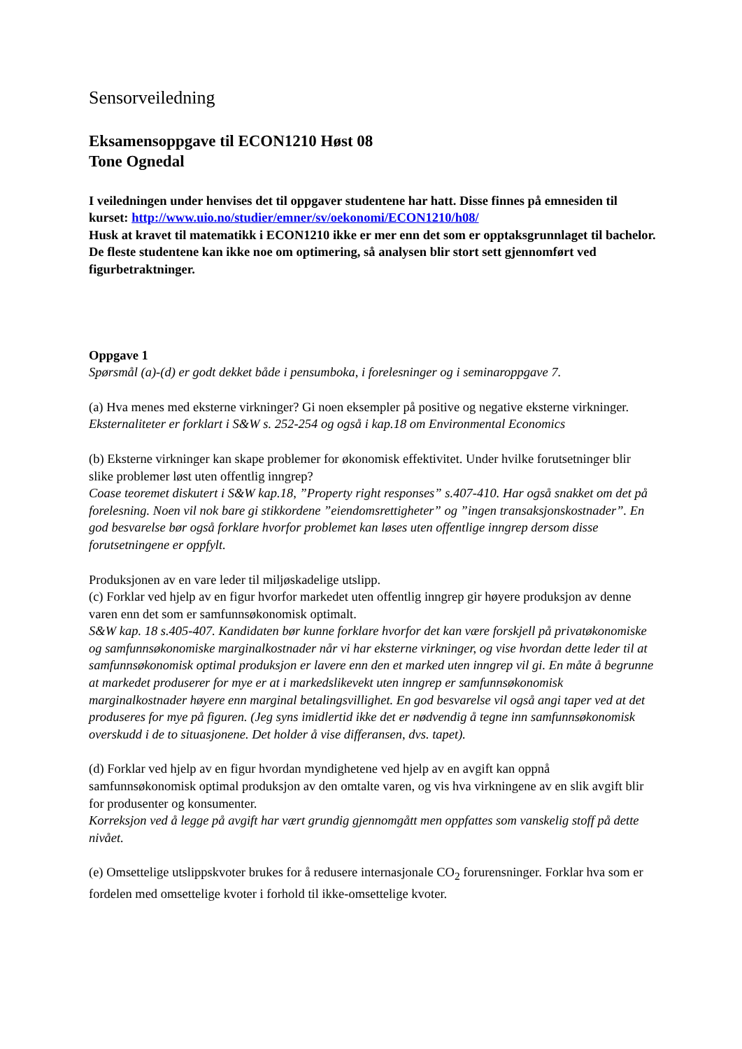Sensorveiledning
Eksamensoppgave til ECON1210 Høst 08
Tone Ognedal
I veiledningen under henvises det til oppgaver studentene har hatt. Disse finnes på emnesiden til kurset: http://www.uio.no/studier/emner/sv/oekonomi/ECON1210/h08/
Husk at kravet til matematikk i ECON1210 ikke er mer enn det som er opptaksgrunnlaget til bachelor. De fleste studentene kan ikke noe om optimering, så analysen blir stort sett gjennomført ved figurbetraktninger.
Oppgave 1
Spørsmål (a)-(d) er godt dekket både i pensumboka, i forelesninger og i seminaroppgave 7.
(a) Hva menes med eksterne virkninger? Gi noen eksempler på positive og negative eksterne virkninger.
Eksternaliteter er forklart i S&W s. 252-254 og også i kap.18 om Environmental Economics
(b) Eksterne virkninger kan skape problemer for økonomisk effektivitet. Under hvilke forutsetninger blir slike problemer løst uten offentlig inngrep?
Coase teoremet diskutert i S&W kap.18, ”Property right responses” s.407-410. Har også snakket om det på forelesning. Noen vil nok bare gi stikkordene ”eiendomsrettigheter” og ”ingen transaksjonskostnader”. En god besvarelse bør også forklare hvorfor problemet kan løses uten offentlige inngrep dersom disse forutsetningene er oppfylt.
Produksjonen av en vare leder til miljøskadelige utslipp.
(c) Forklar ved hjelp av en figur hvorfor markedet uten offentlig inngrep gir høyere produksjon av denne varen enn det som er samfunnsøkonomisk optimalt.
S&W kap. 18 s.405-407. Kandidaten bør kunne forklare hvorfor det kan være forskjell på privatøkonomiske og samfunnsøkonomiske marginalkostnader når vi har eksterne virkninger, og vise hvordan dette leder til at samfunnsøkonomisk optimal produksjon er lavere enn den et marked uten inngrep vil gi. En måte å begrunne at markedet produserer for mye er at i markedslikevekt uten inngrep er samfunnsøkonomisk marginalkostnader høyere enn marginal betalingsvillighet. En god besvarelse vil også angi taper ved at det produseres for mye på figuren. (Jeg syns imidlertid ikke det er nødvendig å tegne inn samfunnsøkonomisk overskudd i de to situasjonene. Det holder å vise differansen, dvs. tapet).
(d) Forklar ved hjelp av en figur hvordan myndighetene ved hjelp av en avgift kan oppnå samfunnsøkonomisk optimal produksjon av den omtalte varen, og vis hva virkningene av en slik avgift blir for produsenter og konsumenter.
Korreksjon ved å legge på avgift har vært grundig gjennomgått men oppfattes som vanskelig stoff på dette nivået.
(e) Omsettelige utslippskvoter brukes for å redusere internasjonale CO<sub>2</sub> forurensninger. Forklar hva som er fordelen med omsettelige kvoter i forhold til ikke-omsettelige kvoter.